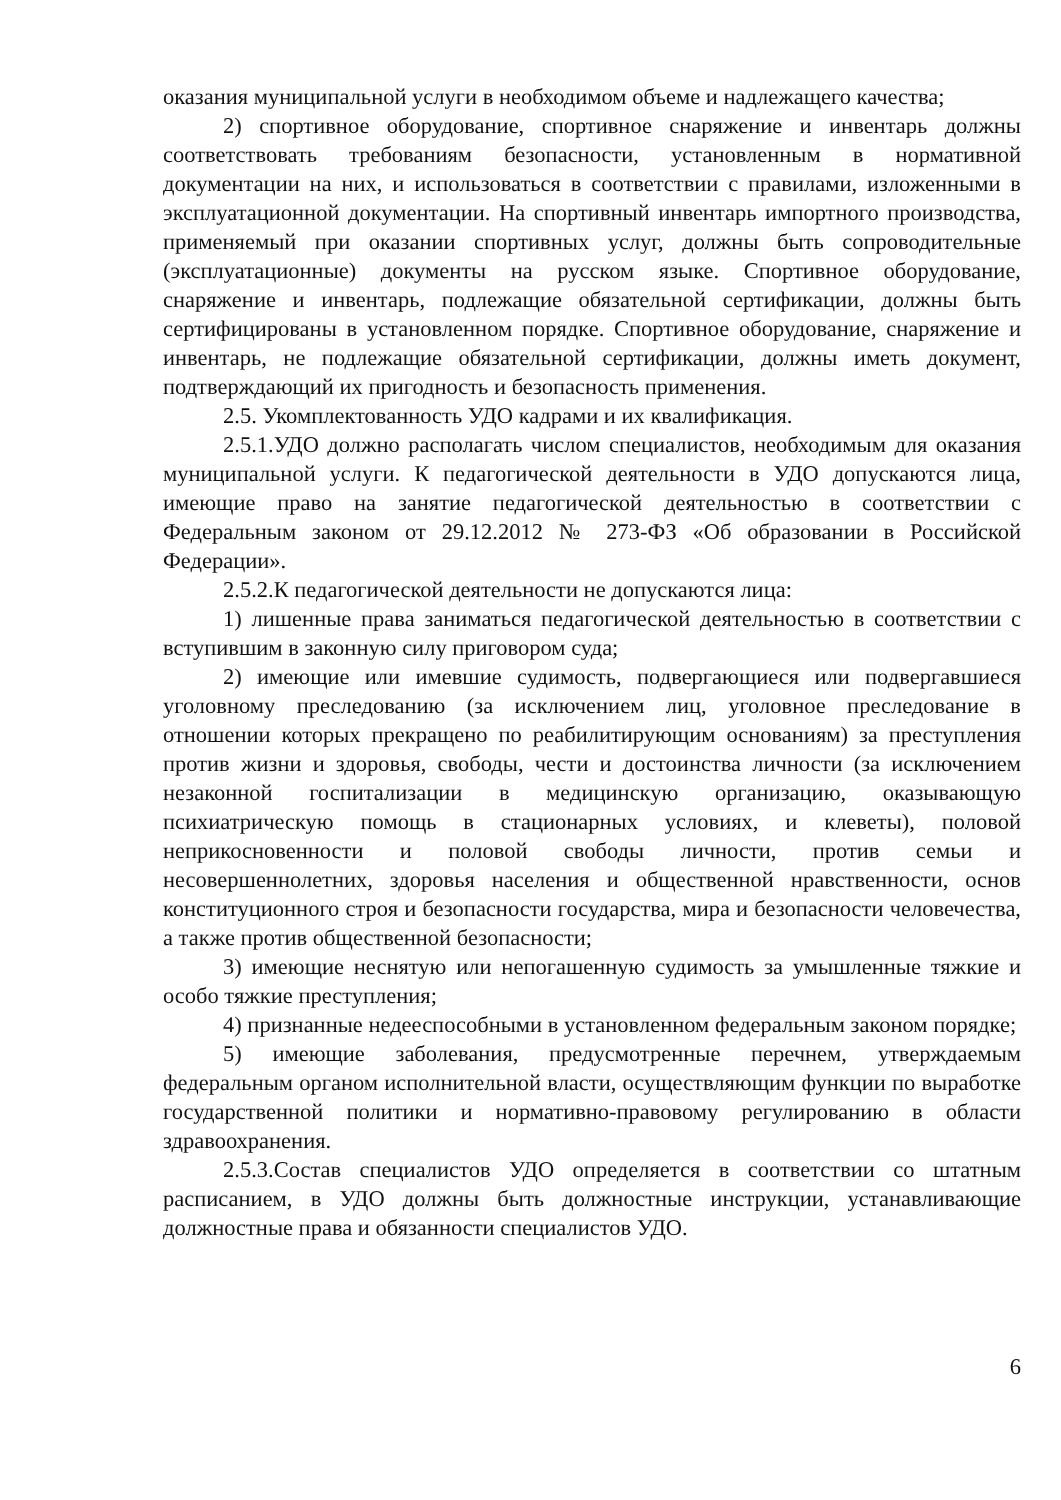оказания муниципальной услуги в необходимом объеме и надлежащего качества;
2) спортивное оборудование, спортивное снаряжение и инвентарь должны соответствовать требованиям безопасности, установленным в нормативной документации на них, и использоваться в соответствии с правилами, изложенными в эксплуатационной документации. На спортивный инвентарь импортного производства, применяемый при оказании спортивных услуг, должны быть сопроводительные (эксплуатационные) документы на русском языке. Спортивное оборудование, снаряжение и инвентарь, подлежащие обязательной сертификации, должны быть сертифицированы в установленном порядке. Спортивное оборудование, снаряжение и инвентарь, не подлежащие обязательной сертификации, должны иметь документ, подтверждающий их пригодность и безопасность применения.
2.5. Укомплектованность УДО кадрами и их квалификация.
2.5.1.УДО должно располагать числом специалистов, необходимым для оказания муниципальной услуги. К педагогической деятельности в УДО допускаются лица, имеющие право на занятие педагогической деятельностью в соответствии с Федеральным законом от 29.12.2012 № 273-ФЗ «Об образовании в Российской Федерации».
2.5.2.К педагогической деятельности не допускаются лица:
1) лишенные права заниматься педагогической деятельностью в соответствии с вступившим в законную силу приговором суда;
2) имеющие или имевшие судимость, подвергающиеся или подвергавшиеся уголовному преследованию (за исключением лиц, уголовное преследование в отношении которых прекращено по реабилитирующим основаниям) за преступления против жизни и здоровья, свободы, чести и достоинства личности (за исключением незаконной госпитализации в медицинскую организацию, оказывающую психиатрическую помощь в стационарных условиях, и клеветы), половой неприкосновенности и половой свободы личности, против семьи и несовершеннолетних, здоровья населения и общественной нравственности, основ конституционного строя и безопасности государства, мира и безопасности человечества, а также против общественной безопасности;
3) имеющие неснятую или непогашенную судимость за умышленные тяжкие и особо тяжкие преступления;
4) признанные недееспособными в установленном федеральным законом порядке;
5) имеющие заболевания, предусмотренные перечнем, утверждаемым федеральным органом исполнительной власти, осуществляющим функции по выработке государственной политики и нормативно-правовому регулированию в области здравоохранения.
2.5.3.Состав специалистов УДО определяется в соответствии со штатным расписанием, в УДО должны быть должностные инструкции, устанавливающие должностные права и обязанности специалистов УДО.
6